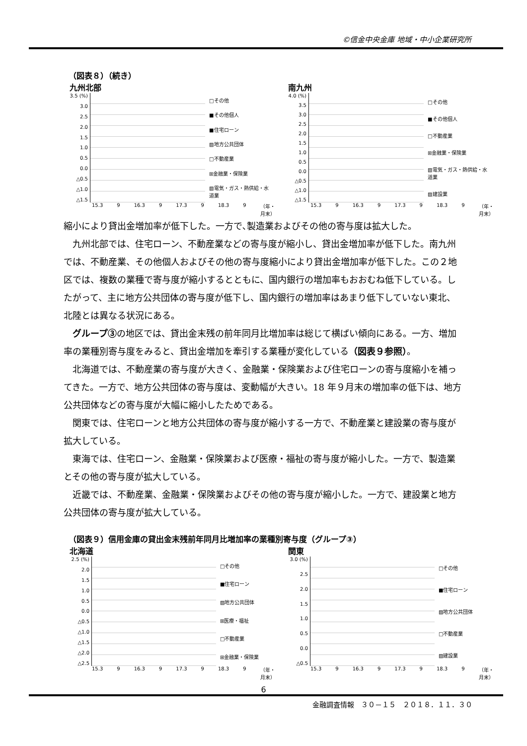©信金中央金庫 地域・中小企業研究所
（図表８）（続き）
九州北部
3.5 (%)
3.0
2.5
2.0
1.5
1.0
0.5
0.0
△0.5
△1.0
△1.5
□その他
■その他個人
■住宅ローン
▨地方公共団体
□不動産業
⊞金融業・保険業
▧電気・ガス・熱供給・水道業
15.3 9 16.3 9 17.3 9 18.3 9 （年・月末）
南九州
4.0 (%)
3.5
3.0
2.5
2.0
1.5
1.0
0.5
0.0
△0.5
△1.0
△1.5
□その他
■その他個人
□不動産業
⊞金融業・保険業
▧電気・ガス・熱供給・水道業
▨建設業
15.3 9 16.3 9 17.3 9 18.3 9 （年・月末）
縮小により貸出金増加率が低下した。一方で､製造業およびその他の寄与度は拡大した。
九州北部では、住宅ローン、不動産業などの寄与度が縮小し、貸出金増加率が低下した。南九州では、不動産業、その他個人およびその他の寄与度縮小により貸出金増加率が低下した。この２地区では、複数の業種で寄与度が縮小するとともに、国内銀行の増加率もおおむね低下している。したがって、主に地方公共団体の寄与度が低下し、国内銀行の増加率はあまり低下していない東北、北陸とは異なる状況にある。
グループ③の地区では、貸出金末残の前年同月比増加率は総じて横ばい傾向にある。一方、増加率の業種別寄与度をみると、貸出金増加を牽引する業種が変化している（図表９参照）。
北海道では、不動産業の寄与度が大きく、金融業・保険業および住宅ローンの寄与度縮小を補ってきた。一方で、地方公共団体の寄与度は、変動幅が大きい。18 年９月末の増加率の低下は、地方公共団体などの寄与度が大幅に縮小したためである。
関東では、住宅ローンと地方公共団体の寄与度が縮小する一方で、不動産業と建設業の寄与度が拡大している。
東海では、住宅ローン、金融業・保険業および医療・福祉の寄与度が縮小した。一方で、製造業とその他の寄与度が拡大している。
近畿では、不動産業、金融業・保険業およびその他の寄与度が縮小した。一方で、建設業と地方公共団体の寄与度が拡大している。
（図表９）信用金庫の貸出金末残前年同月比増加率の業種別寄与度（グループ③）
北海道
2.5 (%)
2.0
1.5
1.0
0.5
0.0
△0.5
△1.0
△1.5
△2.0
△2.5
□その他
■住宅ローン
▨地方公共団体
⊞医療・福祉
□不動産業
⊞金融業・保険業
15.3 9 16.3 9 17.3 9 18.3 9 （年・月末）
関東
3.0 (%)
2.5
2.0
1.5
1.0
0.5
0.0
△0.5
□その他
■住宅ローン
▨地方公共団体
□不動産業
▨建設業
15.3 9 16.3 9 17.3 9 18.3 9 （年・月末）
6
金融調査情報　３０－１５　２０１８．１１．３０